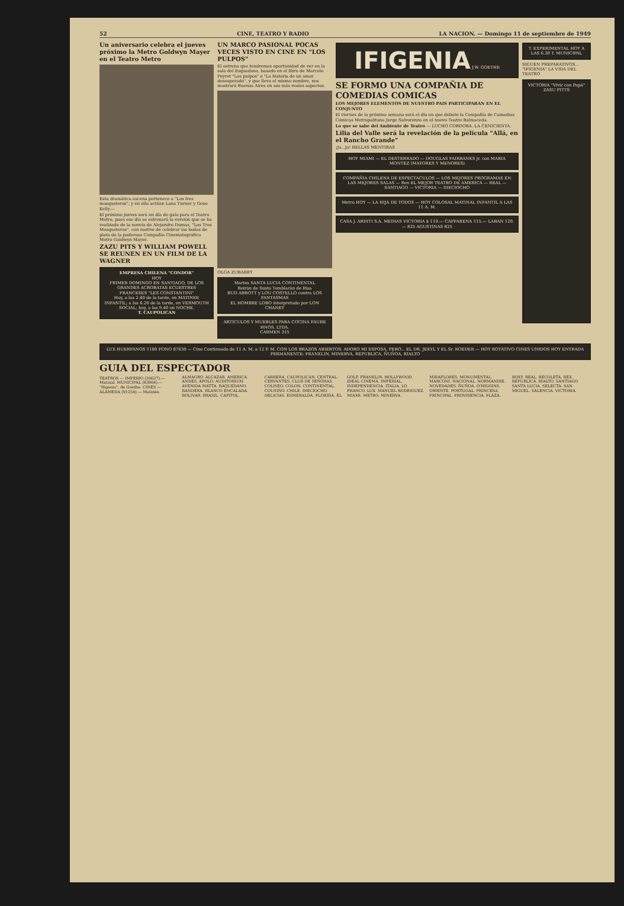52 CINE, TEATRO Y RADIO LA NACION. — Domingo 11 de septiembre de 1949
Un aniversario celebra el jueves próximo la Metro Goldwyn Mayer en el Teatro Metro
Esta dramática escena pertenece a "Los tres mosqueteros", y en ella actúan Lana Turner y Gene Kelly.—
El próximo jueves será un día de gala para el Teatro Metro, pues ese día se estrenará la versión que se ha realizado de la novela de Alejandro Dumas, "Los Tres Mosqueteros", con motivo de celebrar las bodas de plata de la poderosa Compañía Cinematográfica Metro Goldwyn Mayer.
ZAZU PITS Y WILLIAM POWELL SE REUNEN EN UN FILM DE LA WAGNER
EMPRESA CHILENA "CONDOR"
HOY
PRIMER DOMINGO EN SANTIAGO, DE LOS GRANDES ACROBATAS ECUESTRES FRANCESES "LES CONSTANTINI"
Hoy, a las 2.40 de la tarde, en MATINEE INFANTIL; a las 6.20 de la tarde, en VERMOUTH SOCIAL; hoy, a las 9.40 en NOCHE.
T. CAUPOLICAN
UN MARCO PASIONAL POCAS VECES VISTO EN CINE EN "LOS PULPOS"
El estreno que tendremos oportunidad de ver en la sala del Esquedano, basado en el libro de Marcelo Peyret "Los pulpos" o "La historia de un amor desesperado", y que lleva el mismo nombre, nos mostrará Buenos Aires en sus más reales aspectos.
OLGA ZUBARRY
Martes SANTA LUCIA CONTINENTAL
Reirán de Susto Temblarán de Risa
BUD ABBOTT y LOU COSTELLO contra LOS FANTASMAS
EL HOMBRE LOBO interpretado por LON CHANEY
ARTICULOS Y MUEBLES PARA COCINA FAURE HNOS. LTDA.
CARMEN 315
IFIGENIA J.W. GOETHE
SE FORMO UNA COMPAÑIA DE COMEDIAS COMICAS
LOS MEJORES ELEMENTOS DE NUESTRO PAIS PARTICIPARAN EN EL CONJUNTO
El viernes de la próxima semana será el día en que debute la Compañía de Comedias Cómicas Metropolitana Jorge Salvorenzo en el nuevo Teatro Balmaceda.
Lo que se sabe del Ambiente de Teatro — LUCHO CORDOBA. LA CENICIENTA.
Lilia del Valle será la revelación de la película "Allá, en el Rancho Grande"
¡Ja...ja! BELLAS MENTIRAS
HOY MIAMI — EL DESTERRADO — DOUGLAS FAIRBANKS jr. con MARIA MONTEZ (MAYORES Y MENORES)
COMPAÑIA CHILENA DE ESPECTACULOS — LOS MEJORES PROGRAMAS EN LAS MEJORES SALAS — Rex EL MEJOR TEATRO DE AMERICA — REAL — SANTIAGO — VICTORIA — DIECIOCHO
Metro HOY — LA HIJA DE TODOS — HOY COLOSAL MATINAL INFANTIL A LAS 11 A. M.
CASA J. ARDITI S.A. MEDIAS VICTORIA $ 110.— CAFFARENA 115.— LABAN 120.— 825 AGUSTINAS 825
T. EXPERIMENTAL HOY A LAS 6.30 T. MUNICIPAL
SIGUEN PREPARATIVOS... "IFIGENIA" LA VIDA DEL TEATRO
VICTORIA "Vivir con Papá" ZASU PITTS
LUX HUERFANOS 1180 FONO 87630 — Cine Continuado de 11 A. M. a 12 P. M. CON LOS BRAZOS ABIERTOS. ADORO MI ESPOSA, PERO... EL DR. JEKYL Y EL Sr. ROEDER — HOY ROTATIVO CINES UNIDOS HOY ENTRADA PERMANENTE: FRANKLIN, MINERVA, REPUBLICA, ÑUÑOA, RIALTO
GUIA DEL ESPECTADOR
TEATROS — IMPERIO (30627).— Matinal. MUNICIPAL (83904).— "Ifigenia", de Goethe. CINES — ALAMEDA (91254).— Matinée. ALMAGRO. ALCAZAR. AMERICA. ANDES. APOLO. AUDITORIUM. AVENIDA MATTA. BAQUEDANO. BANDERA. BLANCO ENCALADA. BOLIVAR. BRASIL. CAPITOL. CARRERA. CAUPOLICAN. CENTRAL. CERVANTES. CLUB DE SEÑORAS. COLISEO. COLON. CONTINENTAL. COUSIÑO. CHILE. DIECIOCHO. DELICIAS. ESMERALDA. FLORIDA. EL GOLF. FRANKLIN. HOLLYWOOD. IDEAL CINEMA. IMPERIAL. INDEPENDENCIA. ITALIA. LO FRANCO. LUX. MANUEL RODRIGUEZ. MIAMI. METRO. MINERVA. MIRAFLORES. MONUMENTAL. MARCONI. NACIONAL. NORMANDIE. NOVEDADES. ÑUÑOA. O'HIGGINS. ORIENTE. PORTUGAL. PRINCESA. PRINCIPAL. PROVIDENCIA. PLAZA. ROXY. REAL. RECOLETA. REX. REPUBLICA. RIALTO. SANTIAGO. SANTA LUCIA. SELECTA. SAN MIGUEL. VALENCIA. VICTORIA.